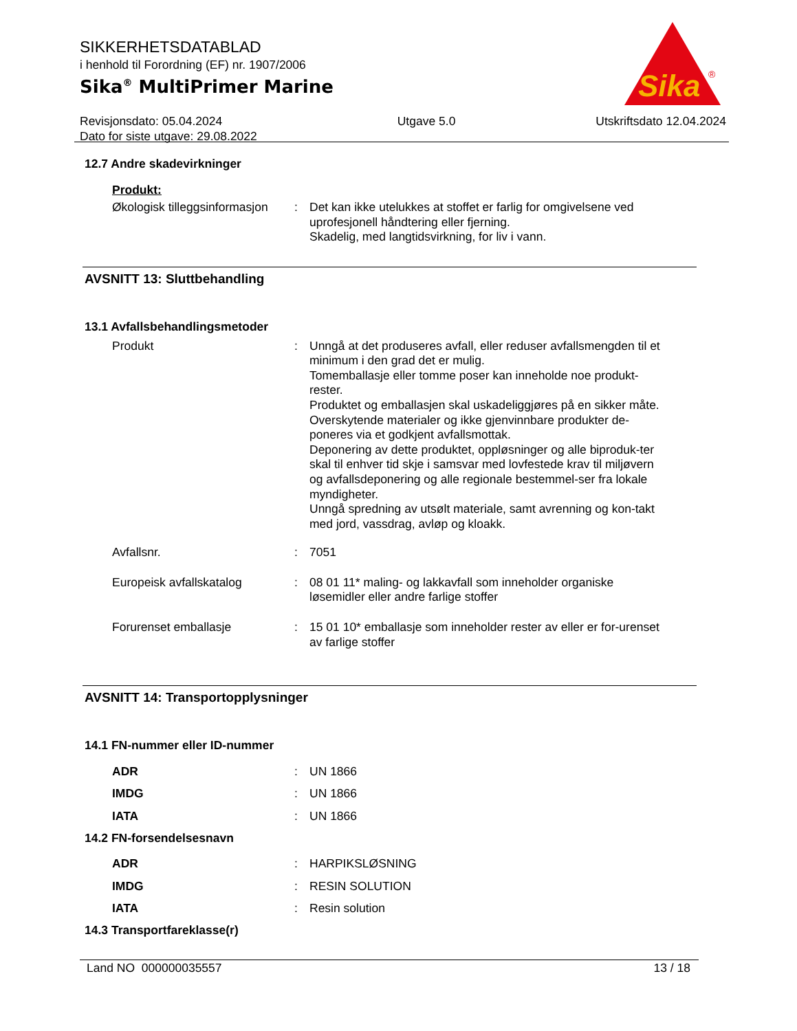SIKKERHETSDATABLAD
i henhold til Forordning (EF) nr. 1907/2006
Sika<sup>®</sup> MultiPrimer Marine
Revisjonsdato: 05.04.2024
Dato for siste utgave: 29.08.2022
Utgave 5.0 Utskriftsdato 12.04.2024
Sika
®
12.7 Andre skadevirkninger
Produkt:
Økologisk tilleggsinformasjon
: Det kan ikke utelukkes at stoffet er farlig for omgivelsene ved uprofesjonell håndtering eller fjerning.
Skadelig, med langtidsvirkning, for liv i vann.
AVSNITT 13: Sluttbehandling
13.1 Avfallsbehandlingsmetoder
Produkt : Unngå at det produseres avfall, eller reduser avfallsmengden til et minimum i den grad det er mulig.
Tomemballasje eller tomme poser kan inneholde noe produkt-rester.
Produktet og emballasjen skal uskadeliggjøres på en sikker måte.
Overskytende materialer og ikke gjenvinnbare produkter de-poneres via et godkjent avfallsmottak.
Deponering av dette produktet, oppløsninger og alle biproduk-ter skal til enhver tid skje i samsvar med lovfestede krav til miljøvern og avfallsdeponering og alle regionale bestemmel-ser fra lokale myndigheter.
Unngå spredning av utsølt materiale, samt avrenning og kon-takt med jord, vassdrag, avløp og kloakk.
Avfallsnr. : 7051
Europeisk avfallskatalog : 08 01 11* maling- og lakkavfall som inneholder organiske løsemidler eller andre farlige stoffer
Forurenset emballasje : 15 01 10* emballasje som inneholder rester av eller er for-urenset av farlige stoffer
AVSNITT 14: Transportopplysninger
14.1 FN-nummer eller ID-nummer
ADR : UN 1866
IMDG : UN 1866
IATA : UN 1866
14.2 FN-forsendelsesnavn
ADR : HARPIKSLØSNING
IMDG : RESIN SOLUTION
IATA : Resin solution
14.3 Transportfareklasse(r)
Land NO 000000035557 13 / 18